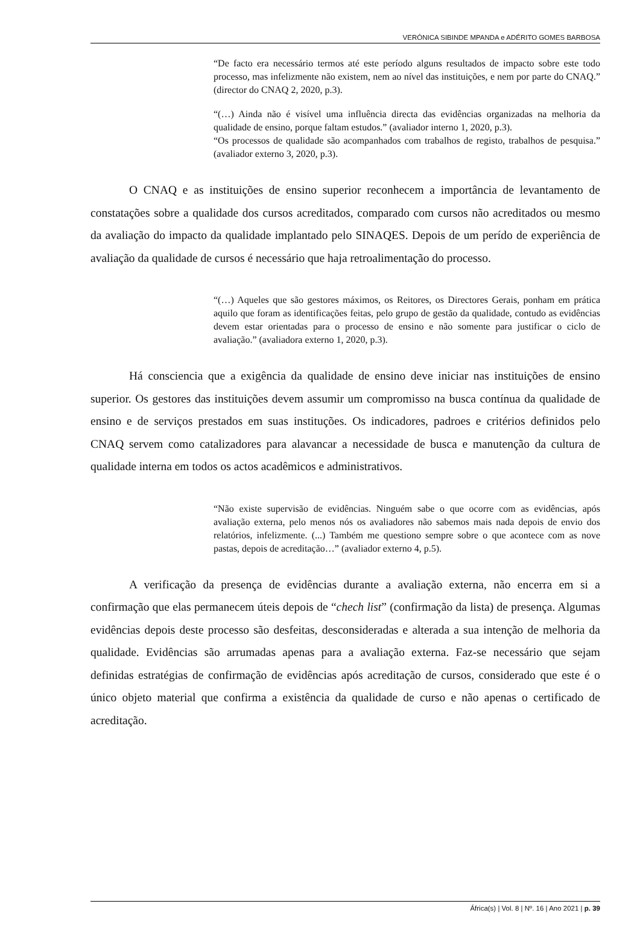VERÓNICA SIBINDE MPANDA e ADÉRITO GOMES BARBOSA
“De facto era necessário termos até este período alguns resultados de impacto sobre este todo processo, mas infelizmente não existem, nem ao nível das instituições, e nem por parte do CNAQ.” (director do CNAQ 2, 2020, p.3).
“(…) Ainda não é visível uma influência directa das evidências organizadas na melhoria da qualidade de ensino, porque faltam estudos.” (avaliador interno 1, 2020, p.3).
“Os processos de qualidade são acompanhados com trabalhos de registo, trabalhos de pesquisa.” (avaliador externo 3, 2020, p.3).
O CNAQ e as instituições de ensino superior reconhecem a importância de levantamento de constatações sobre a qualidade dos cursos acreditados, comparado com cursos não acreditados ou mesmo da avaliação do impacto da qualidade implantado pelo SINAQES. Depois de um perído de experiência de avaliação da qualidade de cursos é necessário que haja retroalimentação do processo.
“(…) Aqueles que são gestores máximos, os Reitores, os Directores Gerais, ponham em prática aquilo que foram as identificações feitas, pelo grupo de gestão da qualidade, contudo as evidências devem estar orientadas para o processo de ensino e não somente para justificar o ciclo de avaliação.” (avaliadora externo 1, 2020, p.3).
Há consciencia que a exigência da qualidade de ensino deve iniciar nas instituições de ensino superior. Os gestores das instituições devem assumir um compromisso na busca contínua da qualidade de ensino e de serviços prestados em suas instituções. Os indicadores, padroes e critérios definidos pelo CNAQ servem como catalizadores para alavancar a necessidade de busca e manutenção da cultura de qualidade interna em todos os actos acadêmicos e administrativos.
“Não existe supervisão de evidências. Ninguém sabe o que ocorre com as evidências, após avaliação externa, pelo menos nós os avaliadores não sabemos mais nada depois de envio dos relatórios, infelizmente. (...) Também me questiono sempre sobre o que acontece com as nove pastas, depois de acreditação…” (avaliador externo 4, p.5).
A verificação da presença de evidências durante a avaliação externa, não encerra em si a confirmação que elas permanecem úteis depois de “chech list” (confirmação da lista) de presença. Algumas evidências depois deste processo são desfeitas, desconsideradas e alterada a sua intenção de melhoria da qualidade. Evidências são arrumadas apenas para a avaliação externa. Faz-se necessário que sejam definidas estratégias de confirmação de evidências após acreditação de cursos, considerado que este é o único objeto material que confirma a existência da qualidade de curso e não apenas o certificado de acreditação.
África(s) | Vol. 8 | Nº. 16 | Ano 2021 | p. 39